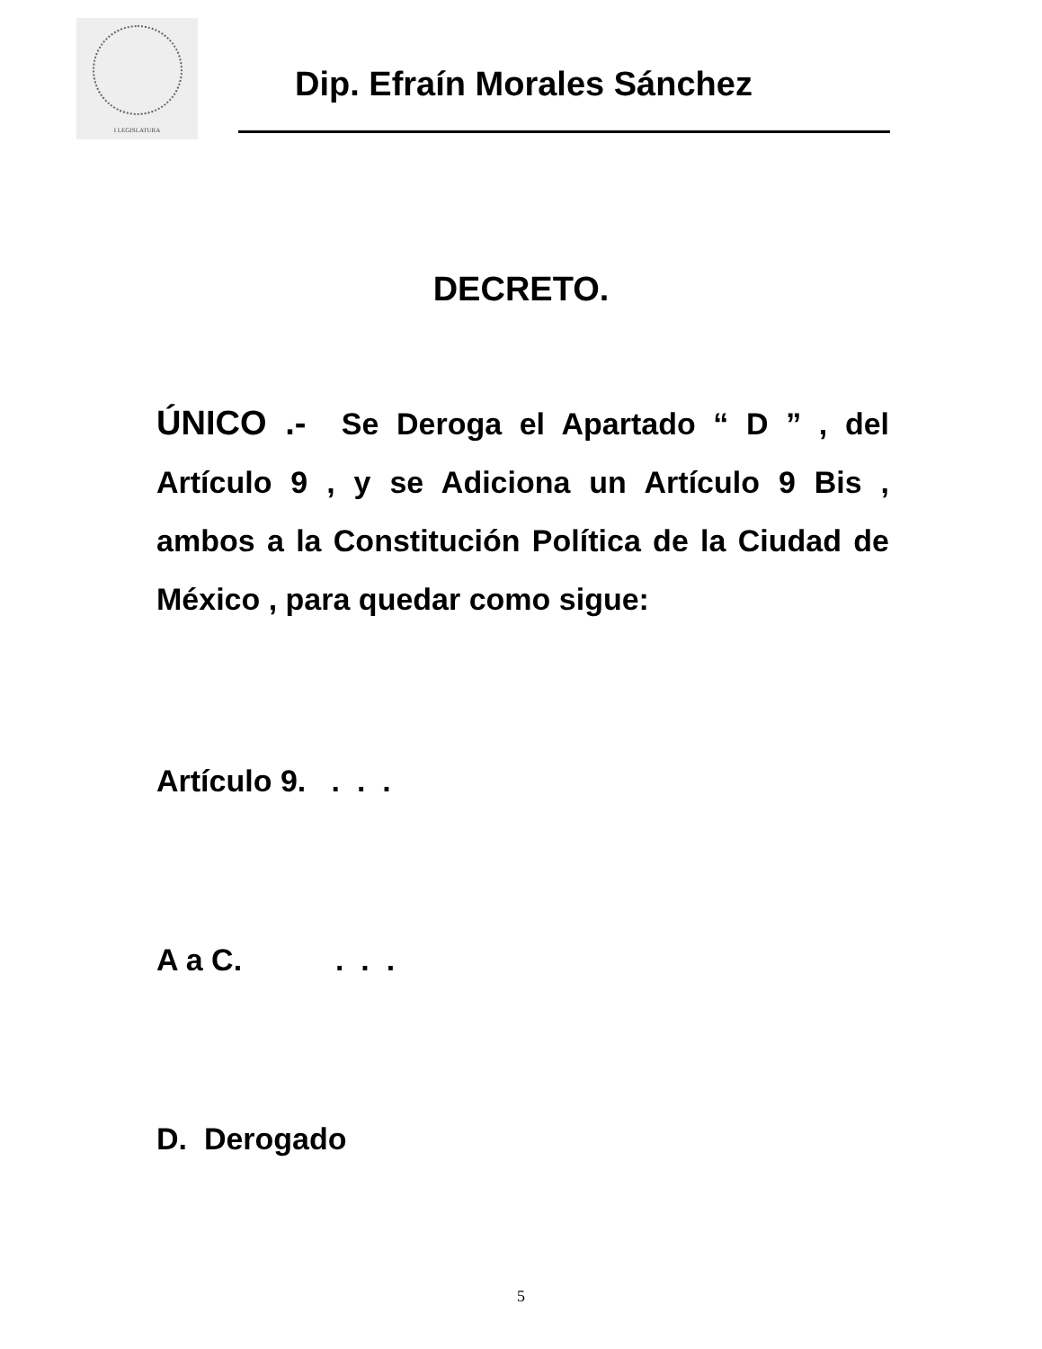I LEGISLATURA
Dip. Efraín Morales Sánchez
DECRETO.
ÚNICO .- Se Deroga el Apartado “ D ” , del Artículo 9 , y se Adiciona un Artículo 9 Bis , ambos a la Constitución Política de la Ciudad de México , para quedar como sigue:
Artículo 9. . . .
A a C. . . .
D. Derogado
5